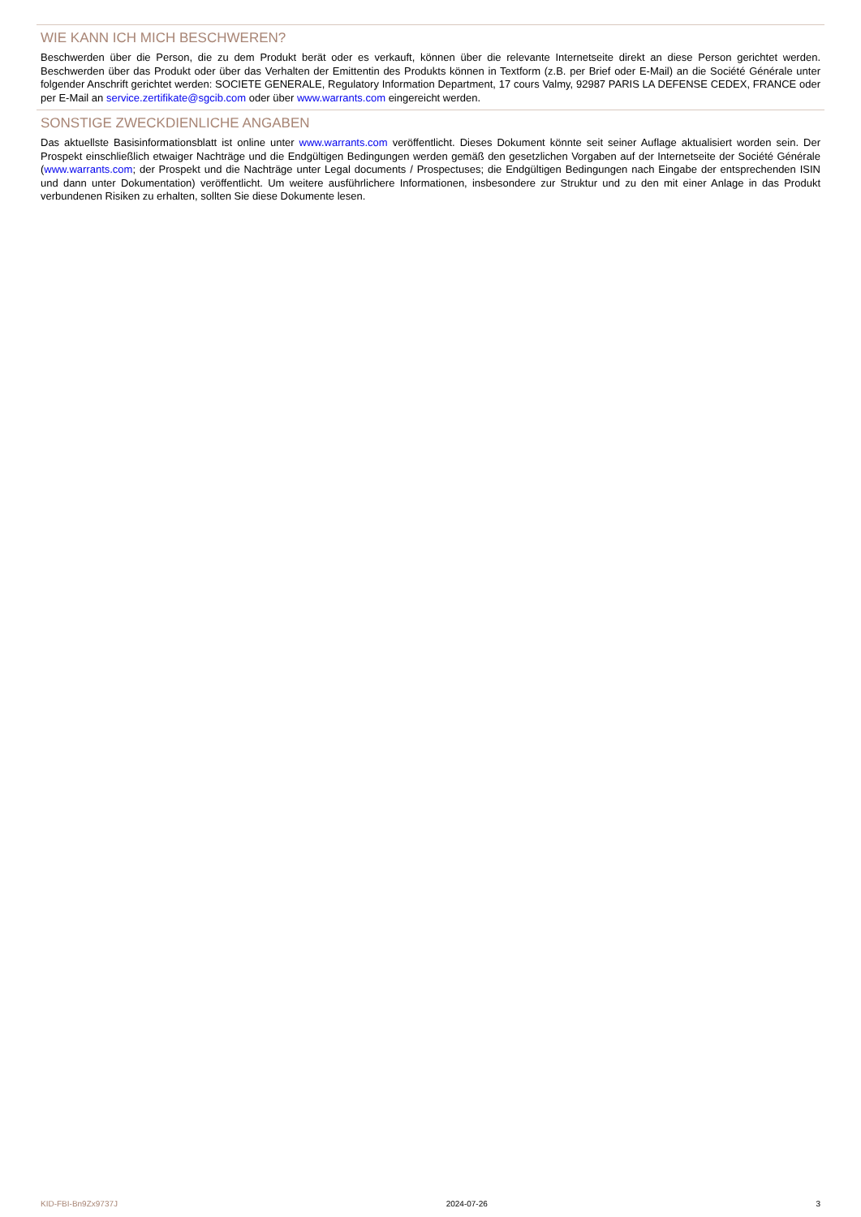WIE KANN ICH MICH BESCHWEREN?
Beschwerden über die Person, die zu dem Produkt berät oder es verkauft, können über die relevante Internetseite direkt an diese Person gerichtet werden. Beschwerden über das Produkt oder über das Verhalten der Emittentin des Produkts können in Textform (z.B. per Brief oder E-Mail) an die Société Générale unter folgender Anschrift gerichtet werden: SOCIETE GENERALE, Regulatory Information Department, 17 cours Valmy, 92987 PARIS LA DEFENSE CEDEX, FRANCE oder per E-Mail an service.zertifikate@sgcib.com oder über www.warrants.com eingereicht werden.
SONSTIGE ZWECKDIENLICHE ANGABEN
Das aktuellste Basisinformationsblatt ist online unter www.warrants.com veröffentlicht. Dieses Dokument könnte seit seiner Auflage aktualisiert worden sein. Der Prospekt einschließlich etwaiger Nachträge und die Endgültigen Bedingungen werden gemäß den gesetzlichen Vorgaben auf der Internetseite der Société Générale (www.warrants.com; der Prospekt und die Nachträge unter Legal documents / Prospectuses; die Endgültigen Bedingungen nach Eingabe der entsprechenden ISIN und dann unter Dokumentation) veröffentlicht. Um weitere ausführlichere Informationen, insbesondere zur Struktur und zu den mit einer Anlage in das Produkt verbundenen Risiken zu erhalten, sollten Sie diese Dokumente lesen.
KID-FBI-Bn9Zx9737J 2024-07-26 3